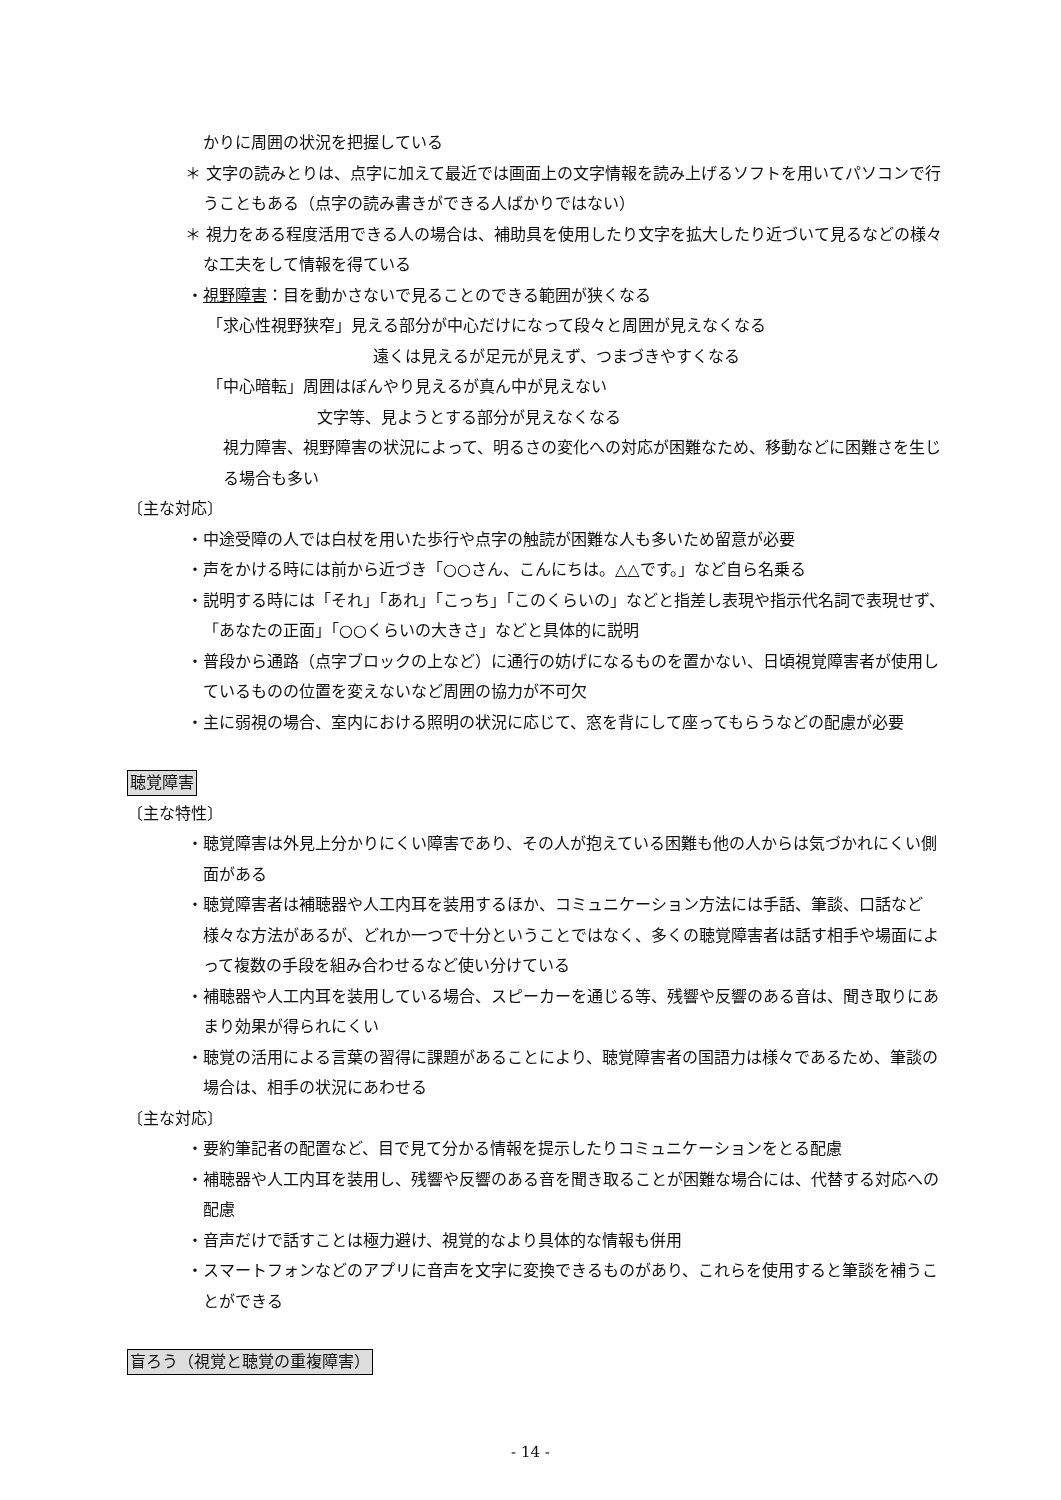かりに周囲の状況を把握している
＊ 文字の読みとりは、点字に加えて最近では画面上の文字情報を読み上げるソフトを用いてパソコンで行うこともある（点字の読み書きができる人ばかりではない）
＊ 視力をある程度活用できる人の場合は、補助具を使用したり文字を拡大したり近づいて見るなどの様々な工夫をして情報を得ている
・視野障害：目を動かさないで見ることのできる範囲が狭くなる
「求心性視野狭窄」見える部分が中心だけになって段々と周囲が見えなくなる
遠くは見えるが足元が見えず、つまづきやすくなる
「中心暗転」周囲はぼんやり見えるが真ん中が見えない
文字等、見ようとする部分が見えなくなる
視力障害、視野障害の状況によって、明るさの変化への対応が困難なため、移動などに困難さを生じる場合も多い
〔主な対応〕
・中途受障の人では白杖を用いた歩行や点字の触読が困難な人も多いため留意が必要
・声をかける時には前から近づき「○○さん、こんにちは。△△です。」など自ら名乗る
・説明する時には「それ」「あれ」「こっち」「このくらいの」などと指差し表現や指示代名詞で表現せず、「あなたの正面」「○○くらいの大きさ」などと具体的に説明
・普段から通路（点字ブロックの上など）に通行の妨げになるものを置かない、日頃視覚障害者が使用しているものの位置を変えないなど周囲の協力が不可欠
・主に弱視の場合、室内における照明の状況に応じて、窓を背にして座ってもらうなどの配慮が必要
聴覚障害
〔主な特性〕
・聴覚障害は外見上分かりにくい障害であり、その人が抱えている困難も他の人からは気づかれにくい側面がある
・聴覚障害者は補聴器や人工内耳を装用するほか、コミュニケーション方法には手話、筆談、口話など様々な方法があるが、どれか一つで十分ということではなく、多くの聴覚障害者は話す相手や場面によって複数の手段を組み合わせるなど使い分けている
・補聴器や人工内耳を装用している場合、スピーカーを通じる等、残響や反響のある音は、聞き取りにあまり効果が得られにくい
・聴覚の活用による言葉の習得に課題があることにより、聴覚障害者の国語力は様々であるため、筆談の場合は、相手の状況にあわせる
〔主な対応〕
・要約筆記者の配置など、目で見て分かる情報を提示したりコミュニケーションをとる配慮
・補聴器や人工内耳を装用し、残響や反響のある音を聞き取ることが困難な場合には、代替する対応への配慮
・音声だけで話すことは極力避け、視覚的なより具体的な情報も併用
・スマートフォンなどのアプリに音声を文字に変換できるものがあり、これらを使用すると筆談を補うことができる
盲ろう（視覚と聴覚の重複障害）
- 14 -